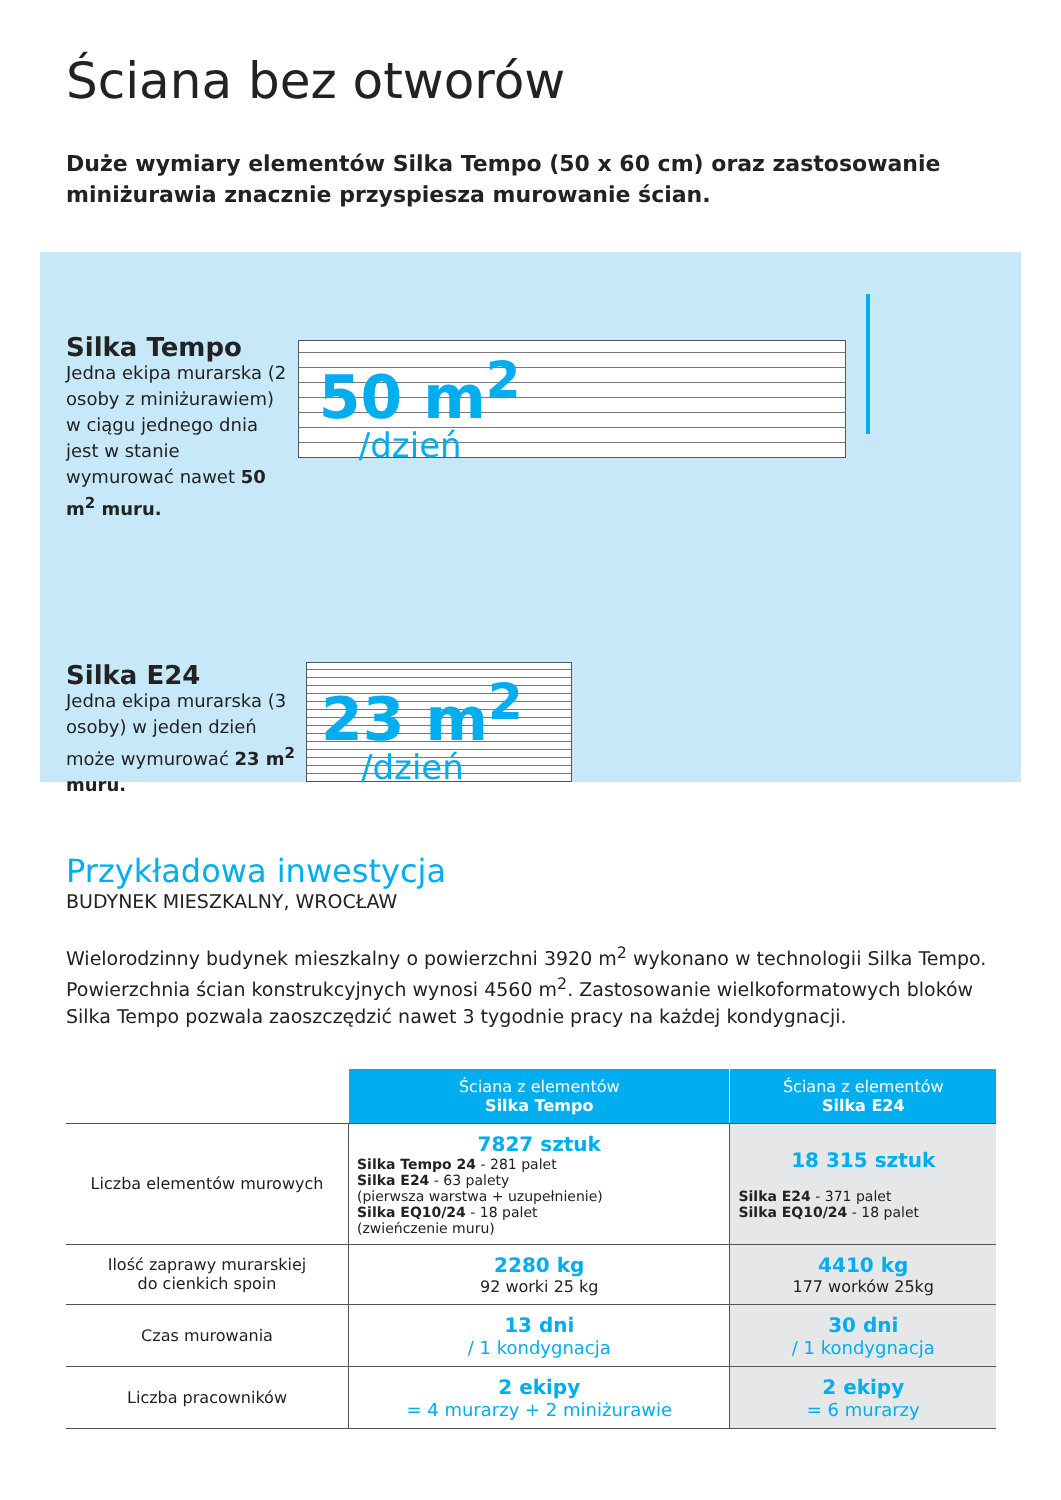Ściana bez otworów
Duże wymiary elementów Silka Tempo (50 x 60 cm) oraz zastosowanie miniżurawia znacznie przyspiesza murowanie ścian.
Silka Tempo
Jedna ekipa murarska (2 osoby z miniżurawiem) w ciągu jednego dnia jest w stanie wymurować nawet 50 m<sup>2</sup> muru.
50 m<sup>2</sup>
/dzień
Silka E24
Jedna ekipa murarska (3 osoby) w jeden dzień może wymurować 23 m<sup>2</sup> muru.
23 m<sup>2</sup>
/dzień
Przykładowa inwestycja
BUDYNEK MIESZKALNY, WROCŁAW
Wielorodzinny budynek mieszkalny o powierzchni 3920 m<sup>2</sup> wykonano w technologii Silka Tempo. Powierzchnia ścian konstrukcyjnych wynosi 4560 m<sup>2</sup>. Zastosowanie wielkoformatowych bloków Silka Tempo pozwala zaoszczędzić nawet 3 tygodnie pracy na każdej kondygnacji.
| | Ściana z elementów Silka Tempo | Ściana z elementów Silka E24 |
| Liczba elementów murowych | 7827 sztuk Silka Tempo 24 - 281 palet Silka E24 - 63 palety (pierwsza warstwa + uzupełnienie) Silka EQ10/24 - 18 palet (zwieńczenie muru) | 18 315 sztuk Silka E24 - 371 palet Silka EQ10/24 - 18 palet |
| Ilość zaprawy murarskiej do cienkich spoin | 2280 kg 92 worki 25 kg | 4410 kg 177 worków 25kg |
| Czas murowania | 13 dni / 1 kondygnacja | 30 dni / 1 kondygnacja |
| Liczba pracowników | 2 ekipy = 4 murarzy + 2 miniżurawie | 2 ekipy = 6 murarzy |